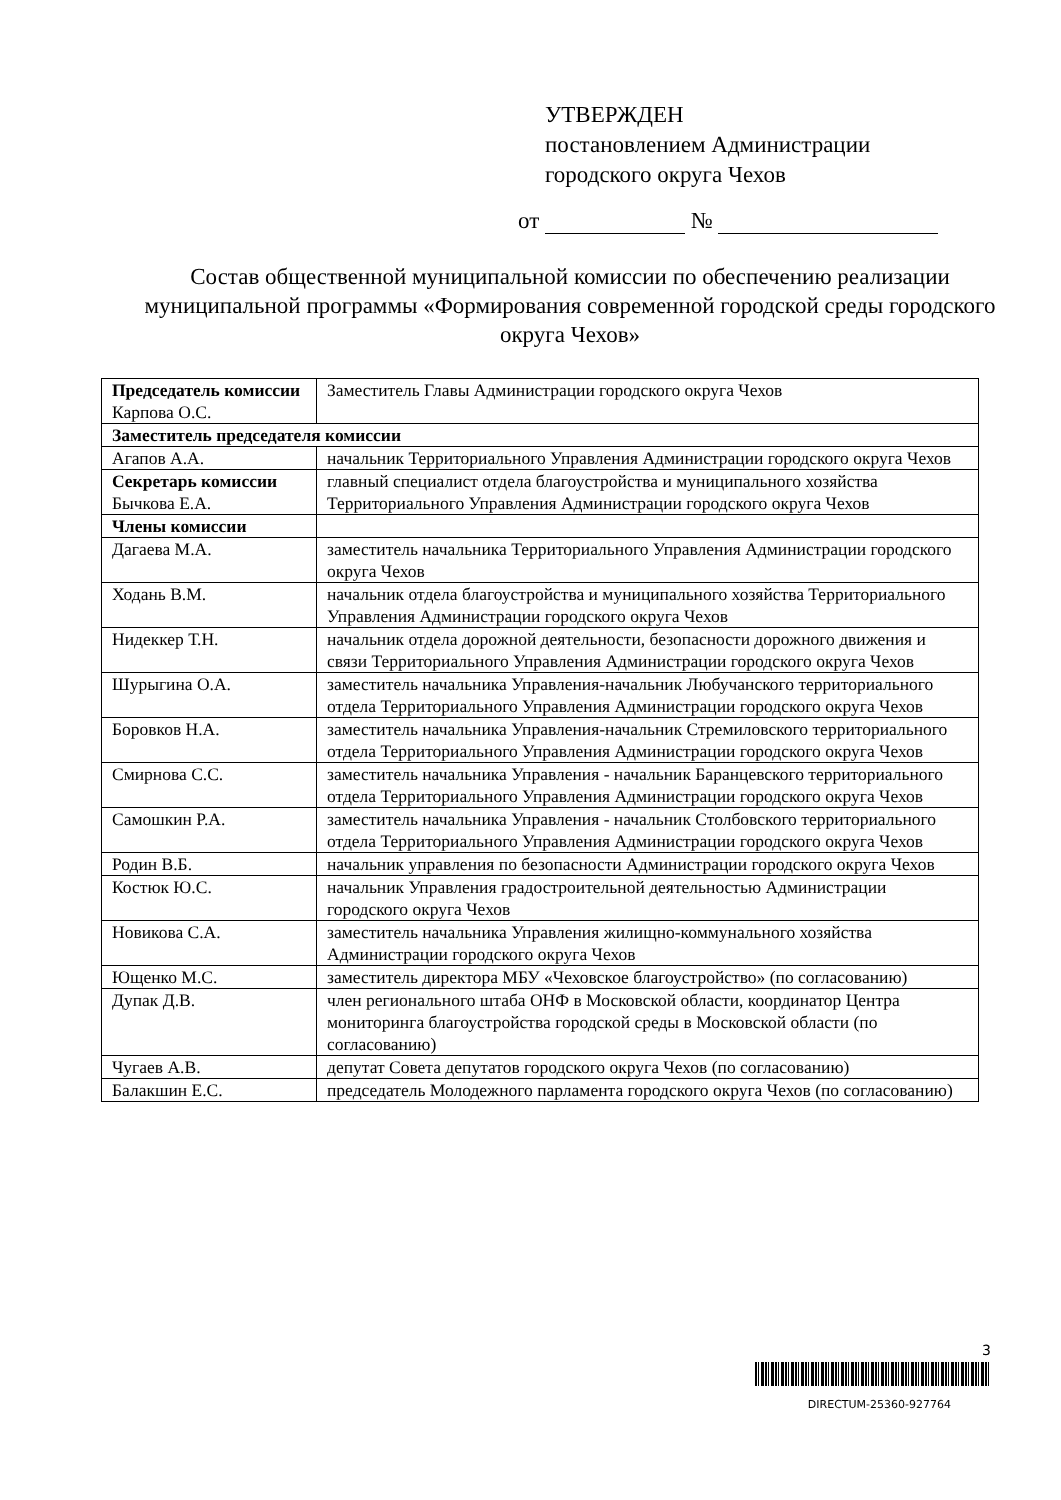УТВЕРЖДЕН
постановлением Администрации
городского округа Чехов
от №
Состав общественной муниципальной комиссии по обеспечению реализации муниципальной программы «Формирования современной городской среды городского округа Чехов»
| Председатель комиссии Карпова О.С. | Заместитель Главы Администрации городского округа Чехов |
| Заместитель председателя комиссии | |
| Агапов А.А. | начальник Территориального Управления Администрации городского округа Чехов |
| Секретарь комиссии Бычкова Е.А. | главный специалист отдела благоустройства и муниципального хозяйства Территориального Управления Администрации городского округа Чехов |
| Члены комиссии | |
| Дагаева М.А. | заместитель начальника Территориального Управления Администрации городского округа Чехов |
| Ходань В.М. | начальник отдела благоустройства и муниципального хозяйства Территориального Управления Администрации городского округа Чехов |
| Нидеккер Т.Н. | начальник отдела дорожной деятельности, безопасности дорожного движения и связи Территориального Управления Администрации городского округа Чехов |
| Шурыгина О.А. | заместитель начальника Управления-начальник Любучанского территориального отдела Территориального Управления Администрации городского округа Чехов |
| Боровков Н.А. | заместитель начальника Управления-начальник Стремиловского территориального отдела Территориального Управления Администрации городского округа Чехов |
| Смирнова С.С. | заместитель начальника Управления - начальник Баранцевского территориального отдела Территориального Управления Администрации городского округа Чехов |
| Самошкин Р.А. | заместитель начальника Управления - начальник Столбовского территориального отдела Территориального Управления Администрации городского округа Чехов |
| Родин В.Б. | начальник управления по безопасности Администрации городского округа Чехов |
| Костюк Ю.С. | начальник Управления градостроительной деятельностью Администрации городского округа Чехов |
| Новикова С.А. | заместитель начальника Управления жилищно-коммунального хозяйства Администрации городского округа Чехов |
| Ющенко М.С. | заместитель директора МБУ «Чеховское благоустройство» (по согласованию) |
| Дупак Д.В. | член регионального штаба ОНФ в Московской области, координатор Центра мониторинга благоустройства городской среды в Московской области (по согласованию) |
| Чугаев А.В. | депутат Совета депутатов городского округа Чехов (по согласованию) |
| Балакшин Е.С. | председатель Молодежного парламента городского округа Чехов (по согласованию) |
3
DIRECTUM-25360-927764